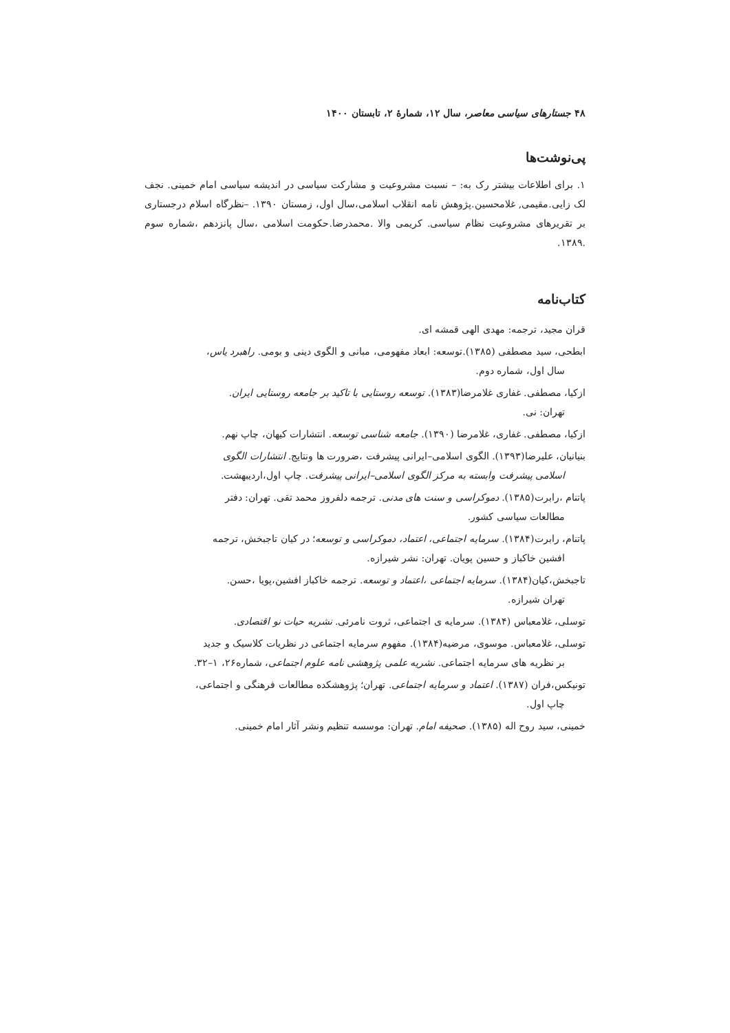۴۸ جستارهای سیاسی معاصر، سال ۱۲، شمارهٔ ۲، تابستان ۱۴۰۰
پی‌نوشت‌ها
۱. برای اطلاعات بیشتر رک به: – نسبت مشروعیت و مشارکت سیاسی در اندیشه سیاسی امام خمینی. نجف لک زایی.مقیمی, غلامحسین.پژوهش نامه انقلاب اسلامی،سال اول، زمستان ۱۳۹۰. –نظرگاه اسلام درجستاری بر تقریرهای مشروعیت نظام سیاسی. کریمی والا .محمدرضا.حکومت اسلامی ،سال پانزدهم ،شماره سوم .۱۳۸۹.
کتاب‌نامه
قران مجید، ترجمه: مهدی الهی قمشه ای.
ابطحی، سید مصطفی (۱۳۸۵).توسعه: ابعاد مفهومی، مبانی و الگوی دینی و بومی. راهبرد یاس،
سال اول، شماره دوم.
ازکیا، مصطفی. غفاری غلامرضا(۱۳۸۳). توسعه روستایی با تاکید بر جامعه روستایی ایران.
تهران: نی.
ازکیا، مصطفی. غفاری، غلامرضا (۱۳۹۰). جامعه شناسی توسعه. انتشارات کیهان، چاپ نهم.
بنیانیان، علیرضا(۱۳۹۳). الگوی اسلامی–ایرانی پیشرفت ،ضرورت ها ونتایج. انتشارات الگوی
اسلامی پیشرفت وابسته به مرکز الگوی اسلامی–ایرانی پیشرفت. چاپ اول،اردیبهشت.
پاتنام ،رابرت(۱۳۸۵). دموکراسی و سنت های مدنی. ترجمه دلفروز محمد تقی. تهران: دفتر
مطالعات سیاسی کشور.
پاتنام، رابرت(۱۳۸۴). سرمایه اجتماعی، اعتماد، دموکراسی و توسعه؛ در کیان تاجبخش، ترجمه
افشین خاکباز و حسین پویان. تهران: نشر شیرازه.
تاجبخش،کیان(۱۳۸۴). سرمایه اجتماعی ،اعتماد و توسعه. ترجمه خاکباز افشین،پویا ،حسن.
تهران شیرازه.
توسلی، غلامعباس (۱۳۸۴). سرمایه ی اجتماعی، ثروت نامرئی. نشریه حیات نو اقتصادی.
توسلی، غلامعباس. موسوی، مرضیه(۱۳۸۴). مفهوم سرمایه اجتماعی در نظریات کلاسیک و جدید
بر نظریه های سرمایه اجتماعی. نشریه علمی پژوهشی نامه علوم اجتماعی، شماره۲۶، ۱–۳۲.
تونیکس،فران (۱۳۸۷). اعتماد و سرمایه اجتماعی. تهران؛ پژوهشکده مطالعات فرهنگی و اجتماعی،
چاپ اول.
خمینی، سید روح اله (۱۳۸۵). صحیفه امام. تهران: موسسه تنظیم ونشر آثار امام خمینی.